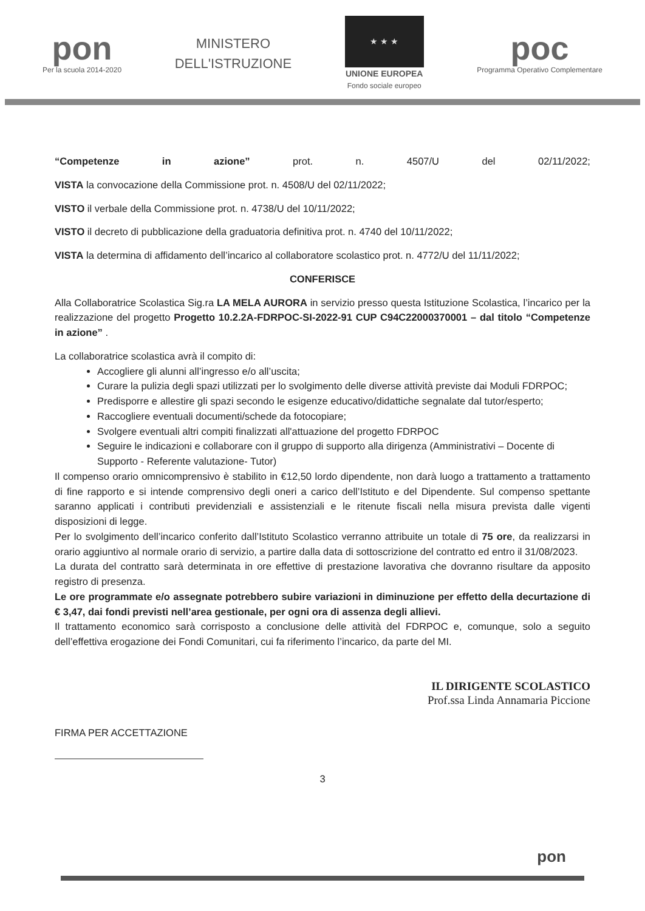pon
Per la scuola 2014-2020
MINISTERO
DELL'ISTRUZIONE
★ ★ ★
UNIONE EUROPEA
Fondo sociale europeo
poc
Programma Operativo Complementare
“Competenze in azione” prot. n. 4507/U del 02/11/2022;
VISTA la convocazione della Commissione prot. n. 4508/U del 02/11/2022;
VISTO il verbale della Commissione prot. n. 4738/U del 10/11/2022;
VISTO il decreto di pubblicazione della graduatoria definitiva prot. n. 4740 del 10/11/2022;
VISTA la determina di affidamento dell’incarico al collaboratore scolastico prot. n. 4772/U del 11/11/2022;
CONFERISCE
Alla Collaboratrice Scolastica Sig.ra LA MELA AURORA in servizio presso questa Istituzione Scolastica, l’incarico per la realizzazione del progetto Progetto 10.2.2A-FDRPOC-SI-2022-91 CUP C94C22000370001 – dal titolo “Competenze in azione” .
La collaboratrice scolastica avrà il compito di:
Accogliere gli alunni all’ingresso e/o all’uscita;
Curare la pulizia degli spazi utilizzati per lo svolgimento delle diverse attività previste dai Moduli FDRPOC;
Predisporre e allestire gli spazi secondo le esigenze educativo/didattiche segnalate dal tutor/esperto;
Raccogliere eventuali documenti/schede da fotocopiare;
Svolgere eventuali altri compiti finalizzati all'attuazione del progetto FDRPOC
Seguire le indicazioni e collaborare con il gruppo di supporto alla dirigenza (Amministrativi – Docente di Supporto - Referente valutazione- Tutor)
Il compenso orario omnicomprensivo è stabilito in €12,50 lordo dipendente, non darà luogo a trattamento a trattamento di fine rapporto e si intende comprensivo degli oneri a carico dell’Istituto e del Dipendente. Sul compenso spettante saranno applicati i contributi previdenziali e assistenziali e le ritenute fiscali nella misura prevista dalle vigenti disposizioni di legge.
Per lo svolgimento dell’incarico conferito dall’Istituto Scolastico verranno attribuite un totale di 75 ore, da realizzarsi in orario aggiuntivo al normale orario di servizio, a partire dalla data di sottoscrizione del contratto ed entro il 31/08/2023.
La durata del contratto sarà determinata in ore effettive di prestazione lavorativa che dovranno risultare da apposito registro di presenza.
Le ore programmate e/o assegnate potrebbero subire variazioni in diminuzione per effetto della decurtazione di € 3,47, dai fondi previsti nell’area gestionale, per ogni ora di assenza degli allievi.
Il trattamento economico sarà corrisposto a conclusione delle attività del FDRPOC e, comunque, solo a seguito dell’effettiva erogazione dei Fondi Comunitari, cui fa riferimento l’incarico, da parte del MI.
IL DIRIGENTE SCOLASTICO
Prof.ssa Linda Annamaria Piccione
FIRMA PER ACCETTAZIONE
3
pon